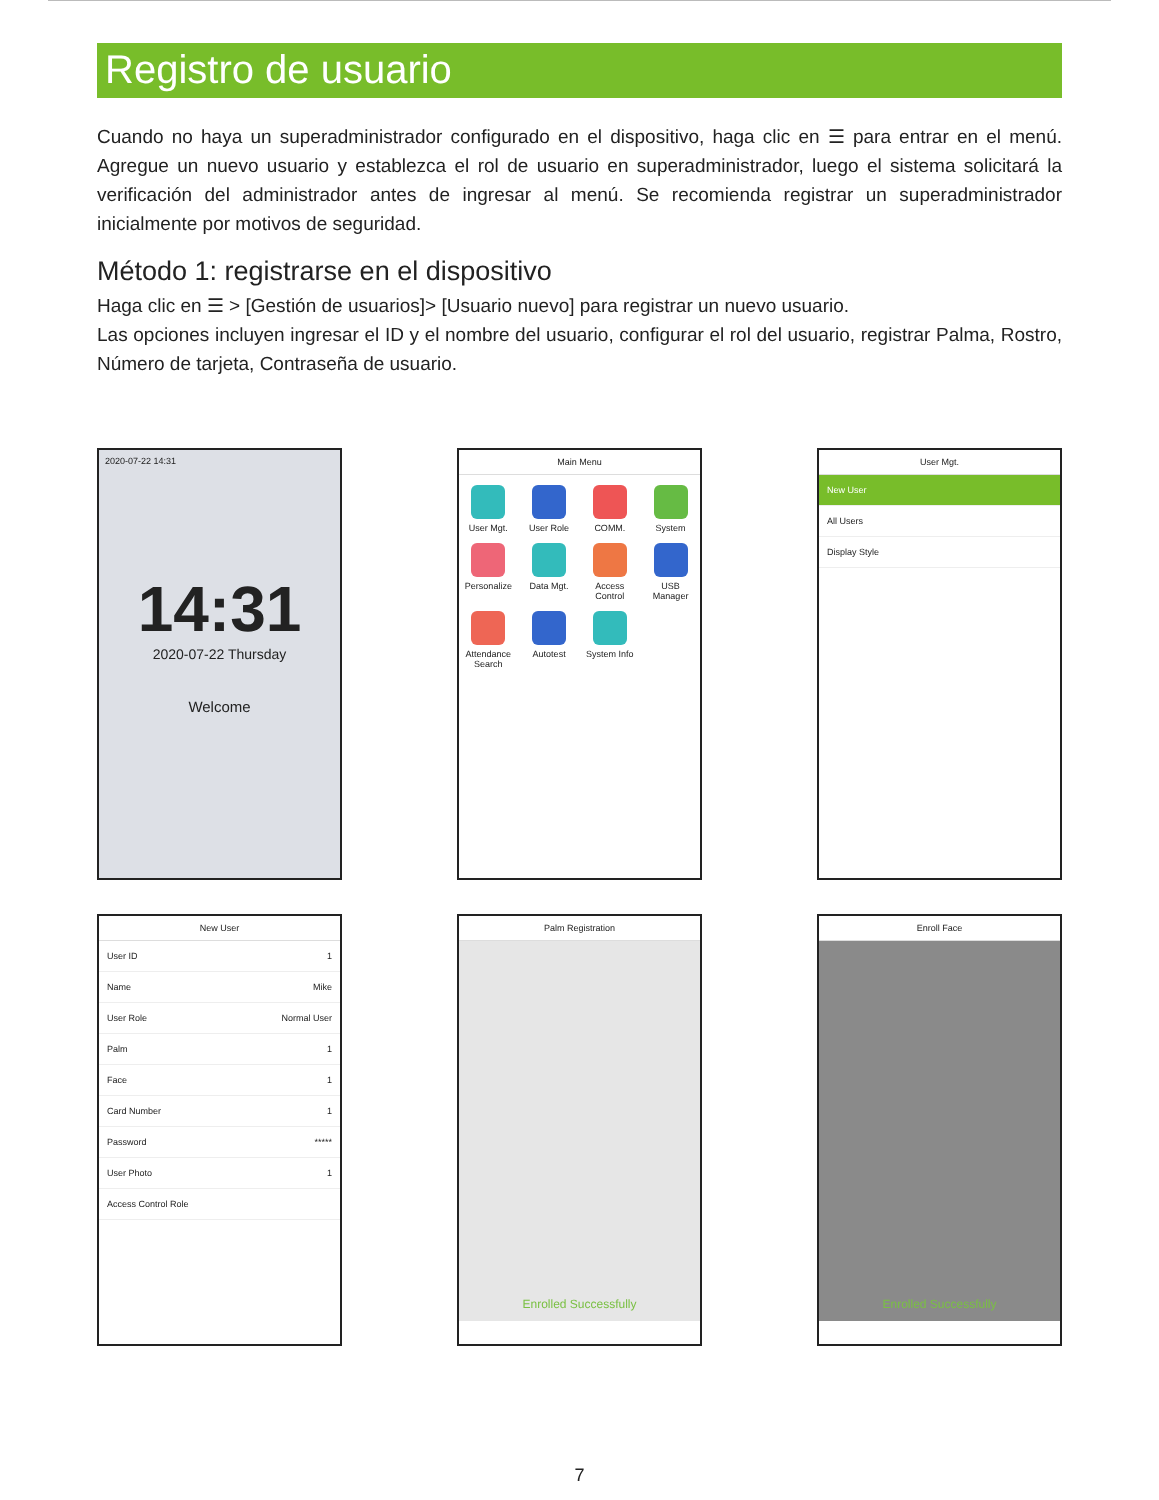Registro de usuario
Cuando no haya un superadministrador configurado en el dispositivo, haga clic en ☰ para entrar en el menú. Agregue un nuevo usuario y establezca el rol de usuario en superadministrador, luego el sistema solicitará la verificación del administrador antes de ingresar al menú. Se recomienda registrar un superadministrador inicialmente por motivos de seguridad.
Método 1: registrarse en el dispositivo
Haga clic en ☰ > [Gestión de usuarios]> [Usuario nuevo] para registrar un nuevo usuario.
Las opciones incluyen ingresar el ID y el nombre del usuario, configurar el rol del usuario, registrar Palma, Rostro, Número de tarjeta, Contraseña de usuario.
2020-07-22 14:31
14:31
2020-07-22 Thursday
Welcome
Main Menu
User Mgt.
User Role
COMM.
System
Personalize
Data Mgt.
Access Control
USB Manager
Attendance Search
Autotest
System Info
User Mgt.
New User
All Users
Display Style
New User
User ID 1
Name Mike
User Role Normal User
Palm 1
Face 1
Card Number 1
Password *****
User Photo 1
Access Control Role
Palm Registration
Enrolled Successfully
Enroll Face
Enrolled Successfully
7